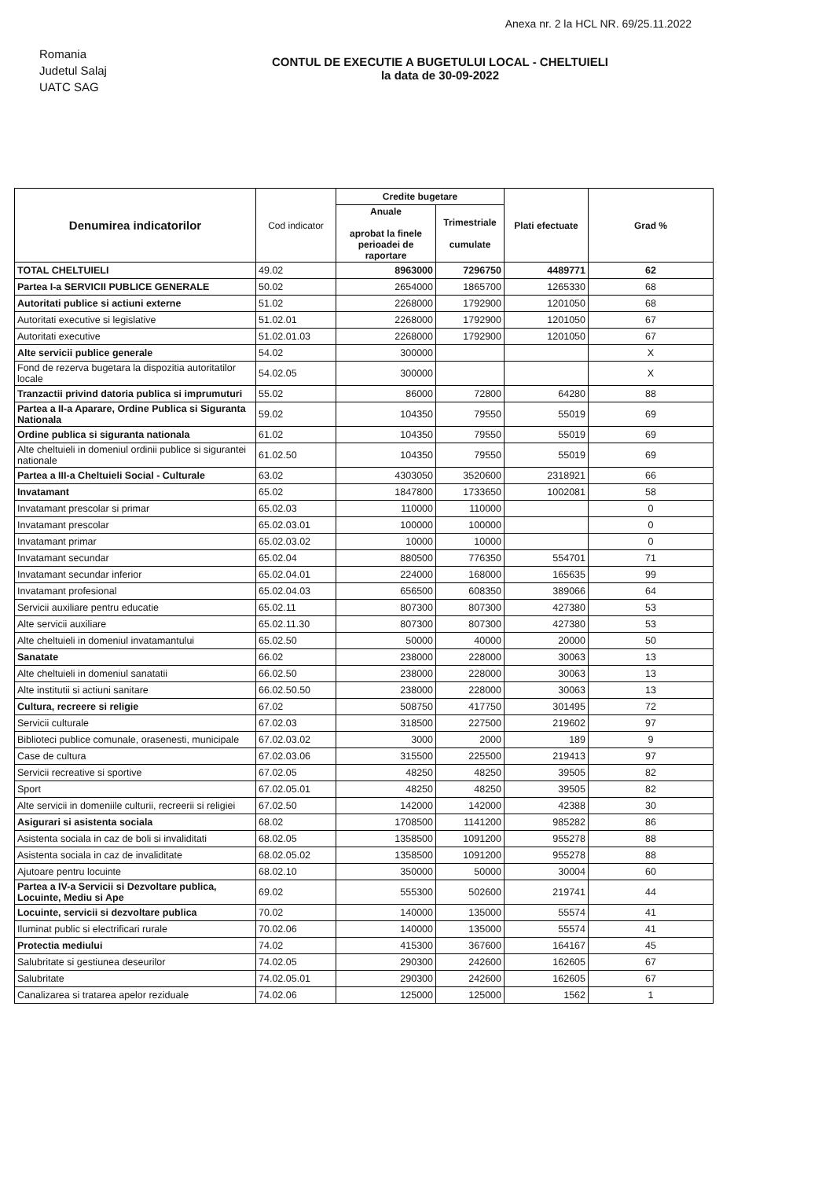Anexa nr. 2 la HCL NR. 69/25.11.2022
Romania
Judetul Salaj
UATC SAG
CONTUL DE EXECUTIE A BUGETULUI LOCAL - CHELTUIELI
la data de 30-09-2022
| Denumirea indicatorilor | Cod indicator | Credite bugetare | | Plati efectuate | Grad % |
| --- | --- | --- | --- | --- | --- |
| | | Anuale aprobat la finele perioadei de raportare | Trimestriale cumulate | | |
| TOTAL CHELTUIELI | 49.02 | 8963000 | 7296750 | 4489771 | 62 |
| Partea I-a SERVICII PUBLICE GENERALE | 50.02 | 2654000 | 1865700 | 1265330 | 68 |
| Autoritati publice si actiuni externe | 51.02 | 2268000 | 1792900 | 1201050 | 68 |
| Autoritati executive si legislative | 51.02.01 | 2268000 | 1792900 | 1201050 | 67 |
| Autoritati executive | 51.02.01.03 | 2268000 | 1792900 | 1201050 | 67 |
| Alte servicii publice generale | 54.02 | 300000 | | | X |
| Fond de rezerva bugetara la dispozitia autoritatilor locale | 54.02.05 | 300000 | | | X |
| Tranzactii privind datoria publica si imprumuturi | 55.02 | 86000 | 72800 | 64280 | 88 |
| Partea a II-a Aparare, Ordine Publica si Siguranta Nationala | 59.02 | 104350 | 79550 | 55019 | 69 |
| Ordine publica si siguranta nationala | 61.02 | 104350 | 79550 | 55019 | 69 |
| Alte cheltuieli in domeniul ordinii publice si sigurantei nationale | 61.02.50 | 104350 | 79550 | 55019 | 69 |
| Partea a III-a Cheltuieli Social - Culturale | 63.02 | 4303050 | 3520600 | 2318921 | 66 |
| Invatamant | 65.02 | 1847800 | 1733650 | 1002081 | 58 |
| Invatamant prescolar si primar | 65.02.03 | 110000 | 110000 | | 0 |
| Invatamant prescolar | 65.02.03.01 | 100000 | 100000 | | 0 |
| Invatamant primar | 65.02.03.02 | 10000 | 10000 | | 0 |
| Invatamant secundar | 65.02.04 | 880500 | 776350 | 554701 | 71 |
| Invatamant secundar inferior | 65.02.04.01 | 224000 | 168000 | 165635 | 99 |
| Invatamant profesional | 65.02.04.03 | 656500 | 608350 | 389066 | 64 |
| Servicii auxiliare pentru educatie | 65.02.11 | 807300 | 807300 | 427380 | 53 |
| Alte servicii auxiliare | 65.02.11.30 | 807300 | 807300 | 427380 | 53 |
| Alte cheltuieli in domeniul invatamantului | 65.02.50 | 50000 | 40000 | 20000 | 50 |
| Sanatate | 66.02 | 238000 | 228000 | 30063 | 13 |
| Alte cheltuieli in domeniul sanatatii | 66.02.50 | 238000 | 228000 | 30063 | 13 |
| Alte institutii si actiuni sanitare | 66.02.50.50 | 238000 | 228000 | 30063 | 13 |
| Cultura, recreere si religie | 67.02 | 508750 | 417750 | 301495 | 72 |
| Servicii culturale | 67.02.03 | 318500 | 227500 | 219602 | 97 |
| Biblioteci publice comunale, orasenesti, municipale | 67.02.03.02 | 3000 | 2000 | 189 | 9 |
| Case de cultura | 67.02.03.06 | 315500 | 225500 | 219413 | 97 |
| Servicii recreative si sportive | 67.02.05 | 48250 | 48250 | 39505 | 82 |
| Sport | 67.02.05.01 | 48250 | 48250 | 39505 | 82 |
| Alte servicii in domeniile culturii, recreerii si religiei | 67.02.50 | 142000 | 142000 | 42388 | 30 |
| Asigurari si asistenta sociala | 68.02 | 1708500 | 1141200 | 985282 | 86 |
| Asistenta sociala in caz de boli si invaliditati | 68.02.05 | 1358500 | 1091200 | 955278 | 88 |
| Asistenta sociala in caz de invaliditate | 68.02.05.02 | 1358500 | 1091200 | 955278 | 88 |
| Ajutoare pentru locuinte | 68.02.10 | 350000 | 50000 | 30004 | 60 |
| Partea a IV-a Servicii si Dezvoltare publica, Locuinte, Mediu si Ape | 69.02 | 555300 | 502600 | 219741 | 44 |
| Locuinte, servicii si dezvoltare publica | 70.02 | 140000 | 135000 | 55574 | 41 |
| Iluminat public si electrificari rurale | 70.02.06 | 140000 | 135000 | 55574 | 41 |
| Protectia mediului | 74.02 | 415300 | 367600 | 164167 | 45 |
| Salubritate si gestiunea deseurilor | 74.02.05 | 290300 | 242600 | 162605 | 67 |
| Salubritate | 74.02.05.01 | 290300 | 242600 | 162605 | 67 |
| Canalizarea si tratarea apelor reziduale | 74.02.06 | 125000 | 125000 | 1562 | 1 |